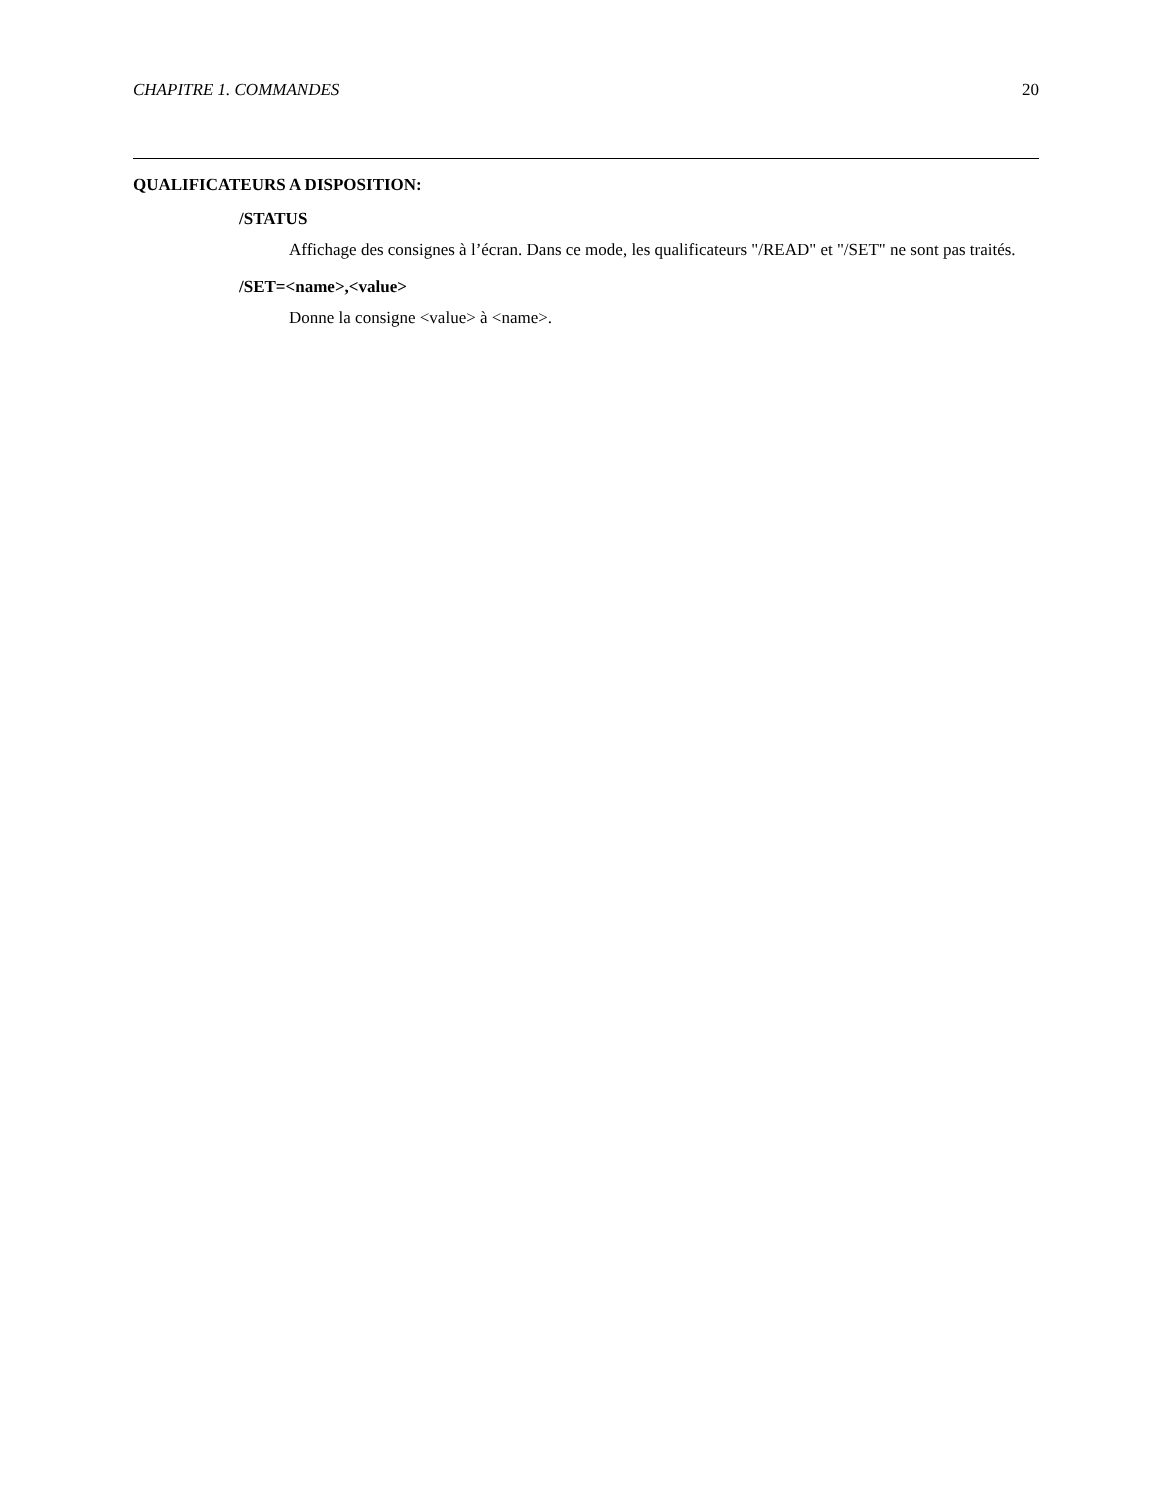CHAPITRE 1. COMMANDES 20
QUALIFICATEURS A DISPOSITION:
/STATUS
Affichage des consignes à l’écran. Dans ce mode, les qualificateurs "/READ" et "/SET" ne sont pas traités.
/SET=<name>,<value>
Donne la consigne <value> à <name>.